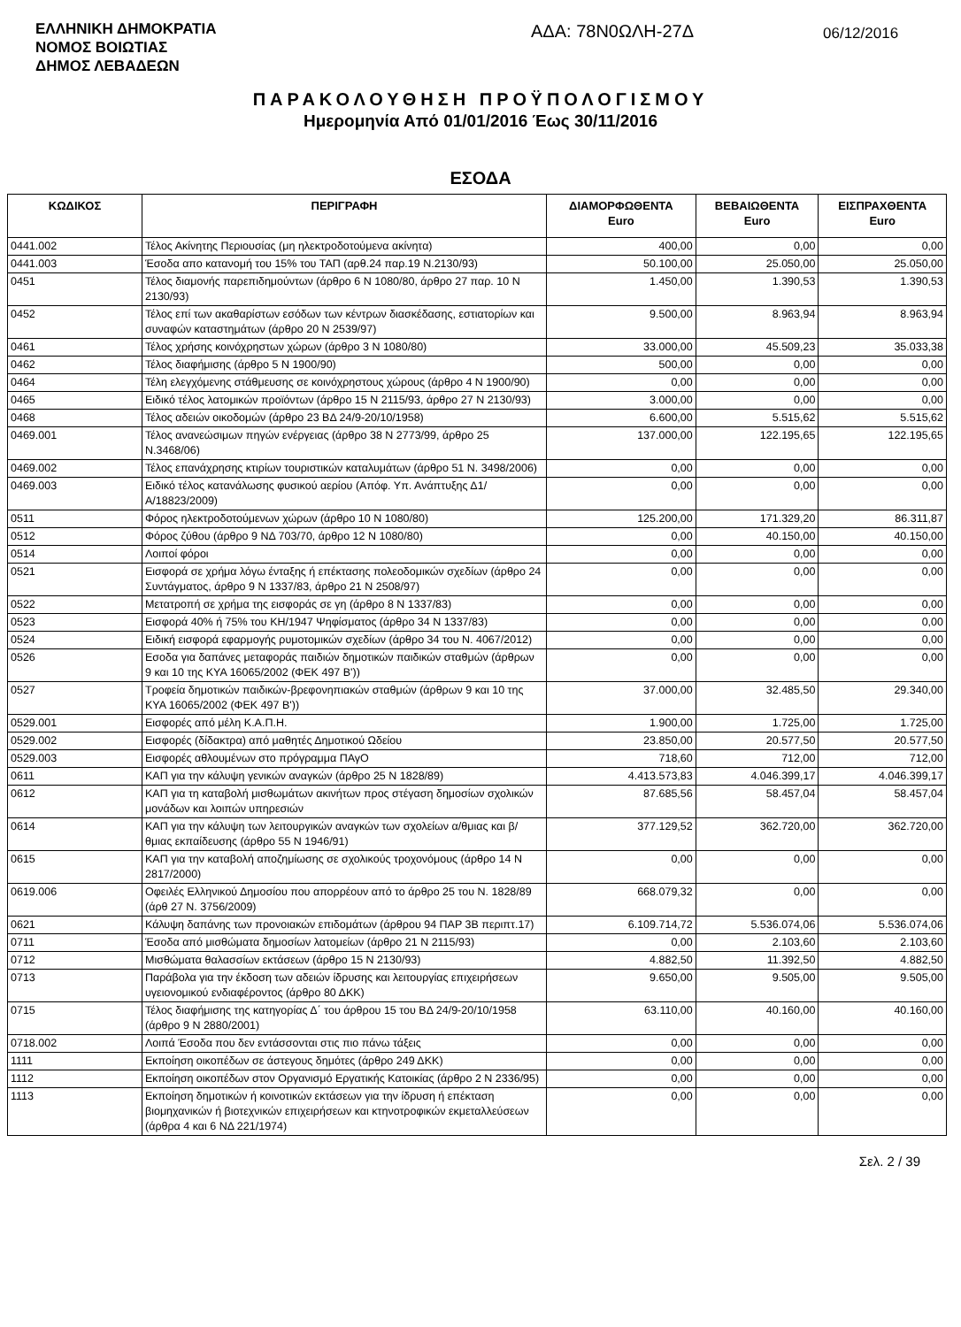ΕΛΛΗΝΙΚΗ ΔΗΜΟΚΡΑΤΙΑ
ΝΟΜΟΣ ΒΟΙΩΤΙΑΣ
ΔΗΜΟΣ ΛΕΒΑΔΕΩΝ
ΑΔΑ: 78Ν0ΩΛΗ-27Δ
06/12/2016
ΠΑΡΑΚΟΛΟΥΘΗΣΗ ΠΡΟΫΠΟΛΟΓΙΣΜΟΥ
Ημερομηνία Από 01/01/2016 Έως 30/11/2016
ΕΣΟΔΑ
| ΚΩΔΙΚΟΣ | ΠΕΡΙΓΡΑΦΗ | ΔΙΑΜΟΡΦΩΘΕΝΤΑ Euro | ΒΕΒΑΙΩΘΕΝΤΑ Euro | ΕΙΣΠΡΑΧΘΕΝΤΑ Euro |
| --- | --- | --- | --- | --- |
| 0441.002 | Τέλος Ακίνητης Περιουσίας (μη ηλεκτροδοτούμενα ακίνητα) | 400,00 | 0,00 | 0,00 |
| 0441.003 | Έσοδα απο κατανομή του 15% του ΤΑΠ (αρθ.24 παρ.19 Ν.2130/93) | 50.100,00 | 25.050,00 | 25.050,00 |
| 0451 | Τέλος διαμονής παρεπιδημούντων (άρθρο 6 Ν 1080/80, άρθρο 27 παρ. 10 Ν 2130/93) | 1.450,00 | 1.390,53 | 1.390,53 |
| 0452 | Τέλος επί των ακαθαρίστων εσόδων των κέντρων διασκέδασης, εστιατορίων και συναφών καταστημάτων (άρθρο 20 Ν 2539/97) | 9.500,00 | 8.963,94 | 8.963,94 |
| 0461 | Τέλος χρήσης κοινόχρηστων χώρων (άρθρο 3 Ν 1080/80) | 33.000,00 | 45.509,23 | 35.033,38 |
| 0462 | Τέλος διαφήμισης (άρθρο 5 Ν 1900/90) | 500,00 | 0,00 | 0,00 |
| 0464 | Τέλη ελεγχόμενης στάθμευσης σε κοινόχρηστους χώρους (άρθρο 4 Ν 1900/90) | 0,00 | 0,00 | 0,00 |
| 0465 | Ειδικό τέλος λατομικών προϊόντων (άρθρο 15 Ν 2115/93, άρθρο 27 Ν 2130/93) | 3.000,00 | 0,00 | 0,00 |
| 0468 | Τέλος αδειών οικοδομών (άρθρο 23 ΒΔ 24/9-20/10/1958) | 6.600,00 | 5.515,62 | 5.515,62 |
| 0469.001 | Τέλος ανανεώσιμων πηγών ενέργειας (άρθρο 38 Ν 2773/99, άρθρο 25 Ν.3468/06) | 137.000,00 | 122.195,65 | 122.195,65 |
| 0469.002 | Τέλος επανάχρησης κτιρίων τουριστικών καταλυμάτων (άρθρο 51 Ν. 3498/2006) | 0,00 | 0,00 | 0,00 |
| 0469.003 | Ειδικό τέλος κατανάλωσης φυσικού αερίου (Απόφ. Υπ. Ανάπτυξης Δ1/Α/18823/2009) | 0,00 | 0,00 | 0,00 |
| 0511 | Φόρος ηλεκτροδοτούμενων χώρων (άρθρο 10 Ν 1080/80) | 125.200,00 | 171.329,20 | 86.311,87 |
| 0512 | Φόρος ζύθου (άρθρο 9 ΝΔ 703/70, άρθρο 12 Ν 1080/80) | 0,00 | 40.150,00 | 40.150,00 |
| 0514 | Λοιποί φόροι | 0,00 | 0,00 | 0,00 |
| 0521 | Εισφορά σε χρήμα λόγω ένταξης ή επέκτασης πολεοδομικών σχεδίων (άρθρο 24 Συντάγματος, άρθρο 9 Ν 1337/83, άρθρο 21 Ν 2508/97) | 0,00 | 0,00 | 0,00 |
| 0522 | Μετατροπή σε χρήμα της εισφοράς σε γη (άρθρο 8 Ν 1337/83) | 0,00 | 0,00 | 0,00 |
| 0523 | Εισφορά 40% ή 75% του ΚΗ/1947 Ψηφίσματος (άρθρο 34 Ν 1337/83) | 0,00 | 0,00 | 0,00 |
| 0524 | Ειδική εισφορά εφαρμογής ρυμοτομικών σχεδίων (άρθρο 34 του Ν. 4067/2012) | 0,00 | 0,00 | 0,00 |
| 0526 | Εσοδα για δαπάνες μεταφοράς παιδιών δημοτικών παιδικών σταθμών (άρθρων 9 και 10 της ΚΥΑ 16065/2002 (ΦΕΚ 497 Β')) | 0,00 | 0,00 | 0,00 |
| 0527 | Τροφεία δημοτικών παιδικών-βρεφονηπιακών σταθμών (άρθρων 9 και 10 της ΚΥΑ 16065/2002 (ΦΕΚ 497 Β')) | 37.000,00 | 32.485,50 | 29.340,00 |
| 0529.001 | Εισφορές από μέλη Κ.Α.Π.Η. | 1.900,00 | 1.725,00 | 1.725,00 |
| 0529.002 | Εισφορές (δίδακτρα) από μαθητές Δημοτικού Ωδείου | 23.850,00 | 20.577,50 | 20.577,50 |
| 0529.003 | Εισφορές αθλουμένων στο πρόγραμμα ΠΑγΟ | 718,60 | 712,00 | 712,00 |
| 0611 | ΚΑΠ για την κάλυψη γενικών αναγκών (άρθρο 25 Ν 1828/89) | 4.413.573,83 | 4.046.399,17 | 4.046.399,17 |
| 0612 | ΚΑΠ για τη καταβολή μισθωμάτων ακινήτων προς στέγαση δημοσίων σχολικών μονάδων και λοιπών υπηρεσιών | 87.685,56 | 58.457,04 | 58.457,04 |
| 0614 | ΚΑΠ για την κάλυψη των λειτουργικών αναγκών των σχολείων α/θμιας και β/θμιας εκπαίδευσης (άρθρο 55 Ν 1946/91) | 377.129,52 | 362.720,00 | 362.720,00 |
| 0615 | ΚΑΠ για την καταβολή αποζημίωσης σε σχολικούς τροχονόμους (άρθρο 14 Ν 2817/2000) | 0,00 | 0,00 | 0,00 |
| 0619.006 | Οφειλές Ελληνικού Δημοσίου που απορρέουν από το άρθρο 25 του Ν. 1828/89 (άρθ 27 Ν. 3756/2009) | 668.079,32 | 0,00 | 0,00 |
| 0621 | Κάλυψη δαπάνης των προνοιακών επιδομάτων (άρθρου 94 ΠΑΡ 3Β περιπτ.17) | 6.109.714,72 | 5.536.074,06 | 5.536.074,06 |
| 0711 | Έσοδα από μισθώματα δημοσίων λατομείων (άρθρο 21 Ν 2115/93) | 0,00 | 2.103,60 | 2.103,60 |
| 0712 | Μισθώματα θαλασσίων εκτάσεων (άρθρο 15 Ν 2130/93) | 4.882,50 | 11.392,50 | 4.882,50 |
| 0713 | Παράβολα για την έκδοση των αδειών ίδρυσης και λειτουργίας επιχειρήσεων υγειονομικού ενδιαφέροντος (άρθρο 80 ΔΚΚ) | 9.650,00 | 9.505,00 | 9.505,00 |
| 0715 | Τέλος διαφήμισης της κατηγορίας Δ΄ του άρθρου 15 του ΒΔ 24/9-20/10/1958 (άρθρο 9 Ν 2880/2001) | 63.110,00 | 40.160,00 | 40.160,00 |
| 0718.002 | Λοιπά Έσοδα που δεν εντάσσονται στις πιο πάνω τάξεις | 0,00 | 0,00 | 0,00 |
| 1111 | Εκποίηση οικοπέδων σε άστεγους δημότες (άρθρο 249 ΔΚΚ) | 0,00 | 0,00 | 0,00 |
| 1112 | Εκποίηση οικοπέδων στον Οργανισμό Εργατικής Κατοικίας (άρθρο 2 Ν 2336/95) | 0,00 | 0,00 | 0,00 |
| 1113 | Εκποίηση δημοτικών ή κοινοτικών εκτάσεων για την ίδρυση ή επέκταση βιομηχανικών ή βιοτεχνικών επιχειρήσεων και κτηνοτροφικών εκμεταλλεύσεων (άρθρα 4 και 6 ΝΔ 221/1974) | 0,00 | 0,00 | 0,00 |
Σελ. 2 / 39